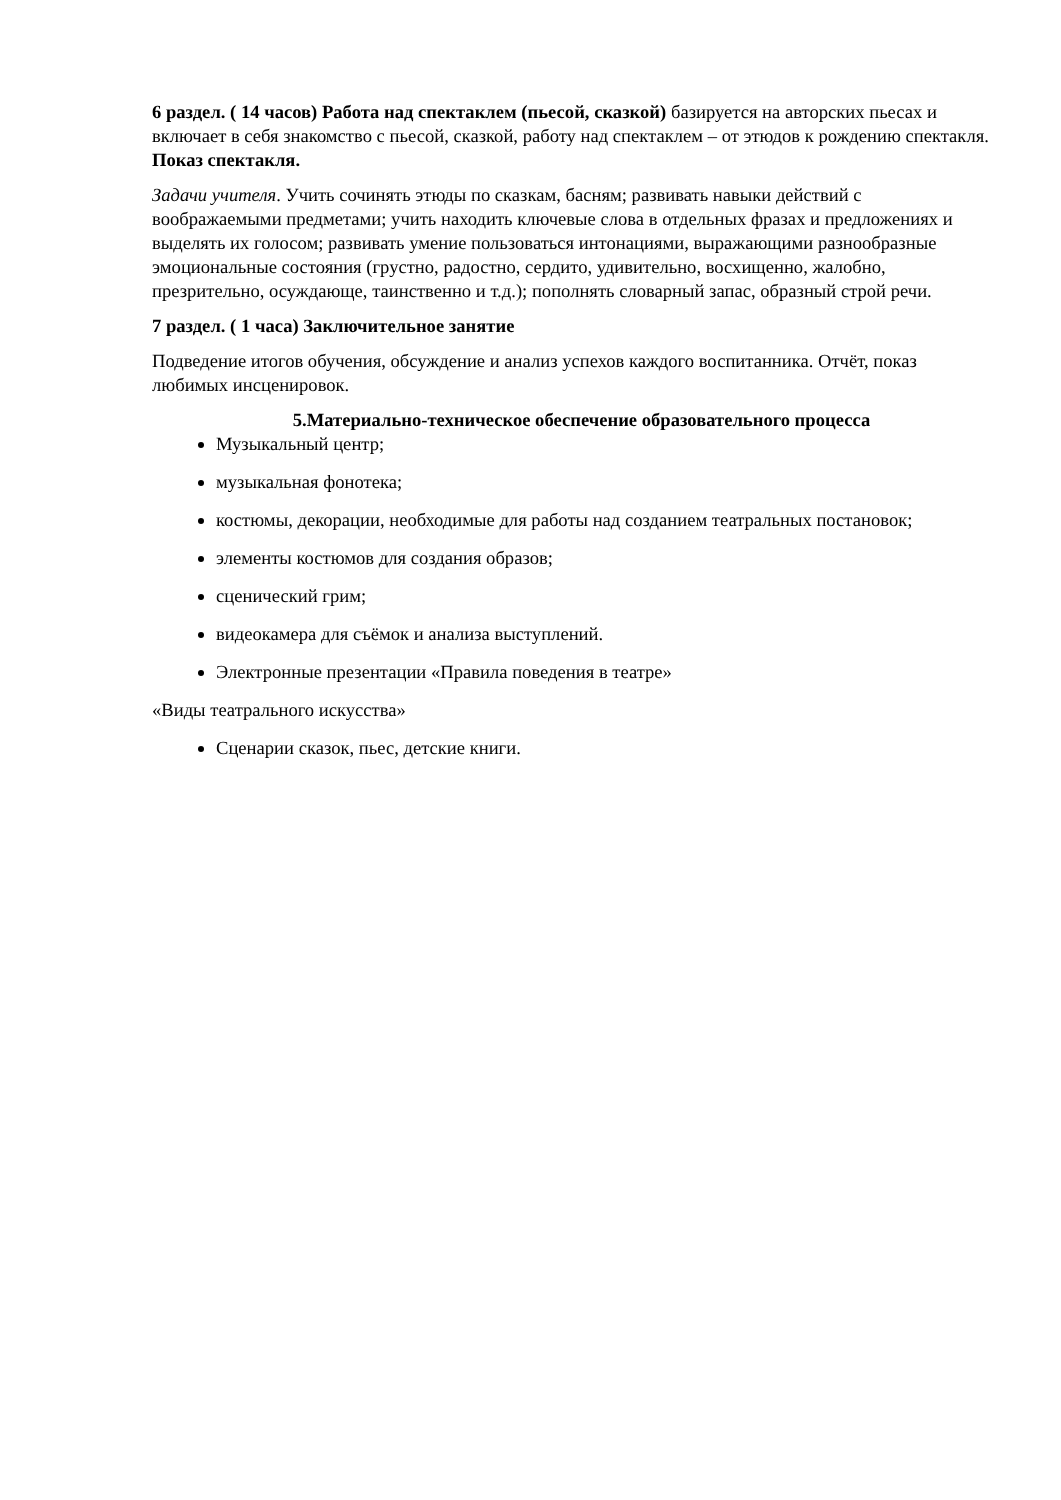6 раздел. ( 14 часов) Работа над спектаклем (пьесой, сказкой) базируется на авторских пьесах и включает в себя знакомство с пьесой, сказкой, работу над спектаклем – от этюдов к рождению спектакля. Показ спектакля.
Задачи учителя. Учить сочинять этюды по сказкам, басням; развивать навыки действий с воображаемыми предметами; учить находить ключевые слова в отдельных фразах и предложениях и выделять их голосом; развивать умение пользоваться интонациями, выражающими разнообразные эмоциональные состояния (грустно, радостно, сердито, удивительно, восхищенно, жалобно, презрительно, осуждающе, таинственно и т.д.); пополнять словарный запас, образный строй речи.
7 раздел. ( 1 часа) Заключительное занятие
Подведение итогов обучения, обсуждение и анализ успехов каждого воспитанника. Отчёт, показ любимых инсценировок.
5.Материально-техническое обеспечение образовательного процесса
Музыкальный центр;
музыкальная фонотека;
костюмы, декорации, необходимые для работы над созданием театральных постановок;
элементы костюмов для создания образов;
сценический грим;
видеокамера для съёмок и анализа выступлений.
Электронные презентации «Правила поведения в театре»
«Виды театрального искусства»
Сценарии сказок, пьес, детские книги.